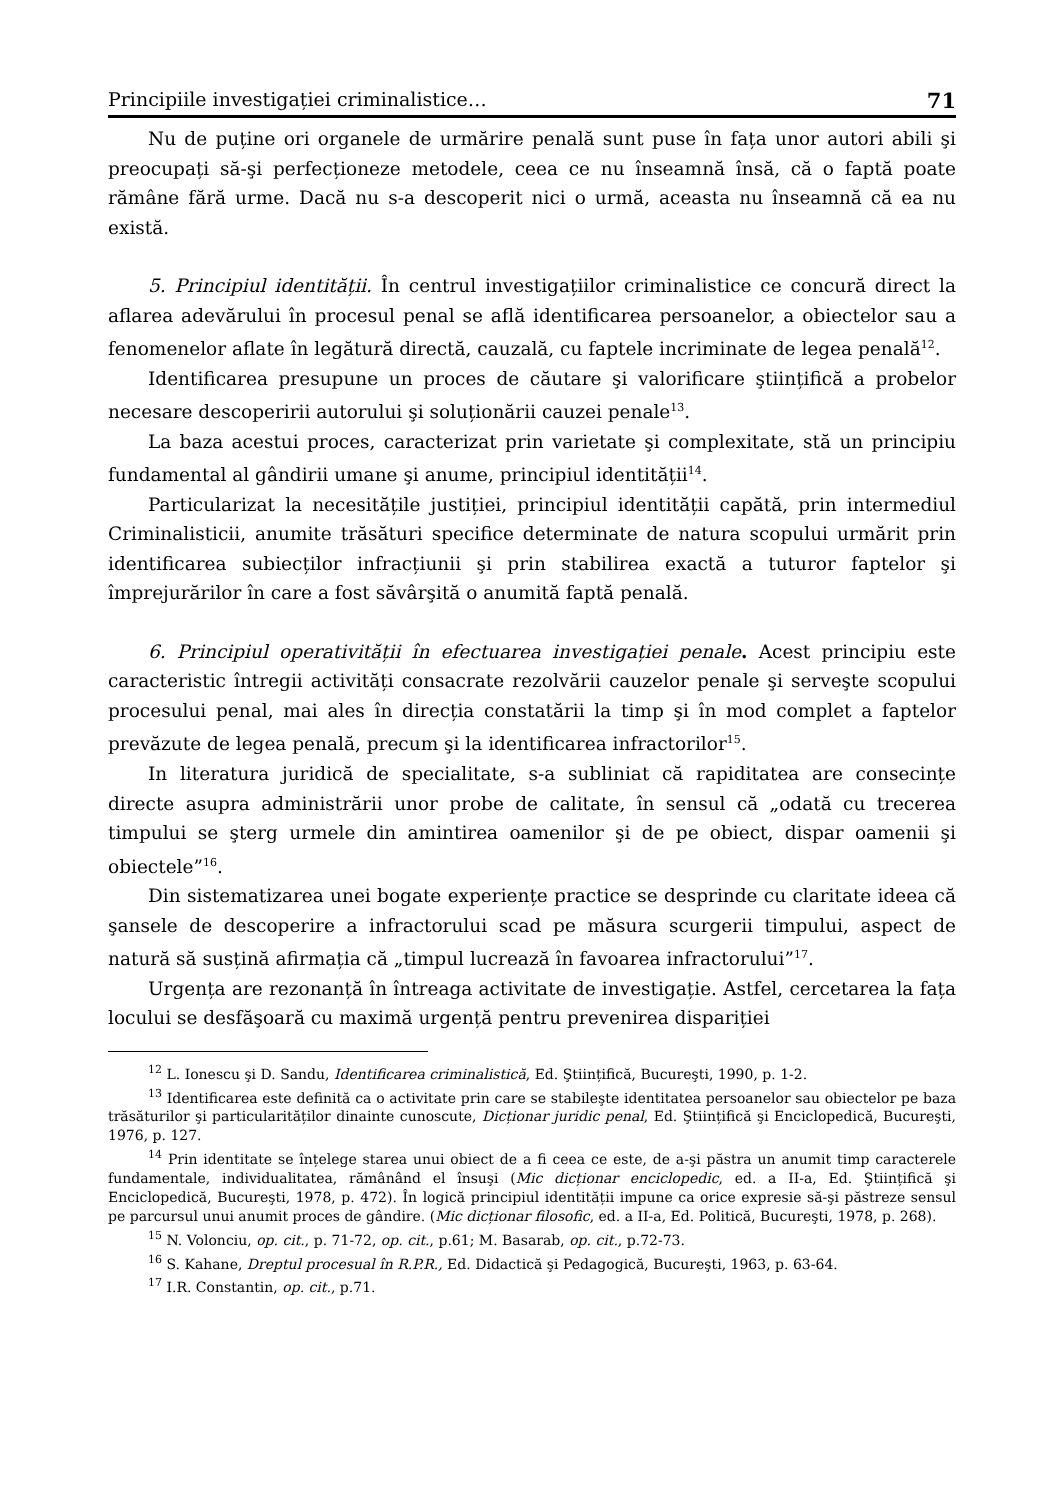Principiile investigației criminalistice… 71
Nu de puține ori organele de urmărire penală sunt puse în fața unor autori abili şi preocupați să-şi perfecționeze metodele, ceea ce nu înseamnă însă, că o faptă poate rămâne fără urme. Dacă nu s-a descoperit nici o urmă, aceasta nu înseamnă că ea nu există.
5. Principiul identității. În centrul investigațiilor criminalistice ce concură direct la aflarea adevărului în procesul penal se află identificarea persoanelor, a obiectelor sau a fenomenelor aflate în legătură directă, cauzală, cu faptele incriminate de legea penală<sup>12</sup>.
Identificarea presupune un proces de căutare şi valorificare ştiințifică a probelor necesare descoperirii autorului şi soluționării cauzei penale<sup>13</sup>.
La baza acestui proces, caracterizat prin varietate şi complexitate, stă un principiu fundamental al gândirii umane şi anume, principiul identității<sup>14</sup>.
Particularizat la necesitățile justiției, principiul identității capătă, prin intermediul Criminalisticii, anumite trăsături specifice determinate de natura scopului urmărit prin identificarea subiecților infracțiunii şi prin stabilirea exactă a tuturor faptelor şi împrejurărilor în care a fost săvârşită o anumită faptă penală.
6. Principiul operativității în efectuarea investigației penale. Acest principiu este caracteristic întregii activități consacrate rezolvării cauzelor penale şi serveşte scopului procesului penal, mai ales în direcția constatării la timp şi în mod complet a faptelor prevăzute de legea penală, precum şi la identificarea infractorilor<sup>15</sup>.
In literatura juridică de specialitate, s-a subliniat că rapiditatea are consecințe directe asupra administrării unor probe de calitate, în sensul că „odată cu trecerea timpului se şterg urmele din amintirea oamenilor şi de pe obiect, dispar oamenii şi obiectele”<sup>16</sup>.
Din sistematizarea unei bogate experiențe practice se desprinde cu claritate ideea că şansele de descoperire a infractorului scad pe măsura scurgerii timpului, aspect de natură să susțină afirmația că „timpul lucrează în favoarea infractorului”<sup>17</sup>.
Urgența are rezonanță în întreaga activitate de investigație. Astfel, cercetarea la fața locului se desfăşoară cu maximă urgență pentru prevenirea dispariției
<sup>12</sup> L. Ionescu şi D. Sandu, Identificarea criminalistică, Ed. Ştiințifică, Bucureşti, 1990, p. 1-2.
<sup>13</sup> Identificarea este definită ca o activitate prin care se stabileşte identitatea persoanelor sau obiectelor pe baza trăsăturilor şi particularităților dinainte cunoscute, Dicționar juridic penal, Ed. Ştiințifică şi Enciclopedică, Bucureşti, 1976, p. 127.
<sup>14</sup> Prin identitate se înțelege starea unui obiect de a fi ceea ce este, de a-şi păstra un anumit timp caracterele fundamentale, individualitatea, rămânând el însuşi (Mic dicționar enciclopedic, ed. a II-a, Ed. Ştiințifică şi Enciclopedică, Bucureşti, 1978, p. 472). În logică principiul identității impune ca orice expresie să-şi păstreze sensul pe parcursul unui anumit proces de gândire. (Mic dicționar filosofic, ed. a II-a, Ed. Politică, Bucureşti, 1978, p. 268).
<sup>15</sup> N. Volonciu, op. cit., p. 71-72, op. cit., p.61; M. Basarab, op. cit., p.72-73.
<sup>16</sup> S. Kahane, Dreptul procesual în R.P.R., Ed. Didactică şi Pedagogică, Bucureşti, 1963, p. 63-64.
<sup>17</sup> I.R. Constantin, op. cit., p.71.